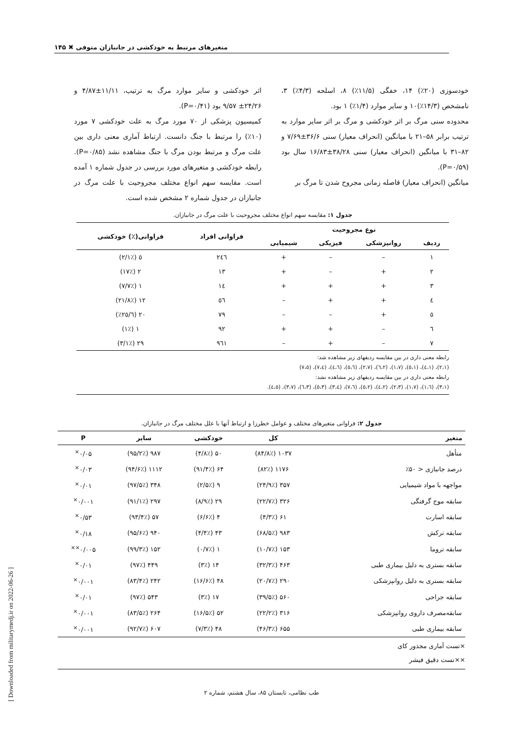متغیرهای مرتبط به خودکشی در جانبازان متوفی ✖ ۱۴۵
خودسوزی (۲۰٪) ۱۴، خفگی (۱۱/۵٪) ۸، اسلحه (۴/۳٪) ۳، نامشخص (۱۴/۳٪)۱۰ و سایر موارد (۱/۴٪) ۱ بود.
محدوده سنی مرگ بر اثر خودکشی و مرگ بر اثر سایر موارد به ترتیب برابر ۵۸–۲۱ با میانگین (انحراف معیار) سنی ۳۶/۶±۷/۶۹ و ۸۲–۳۱ با میانگین (انحراف معیار) سنی ۳۸/۲۸±۱۶/۸۳ سال بود (P=۰/۵۹).
میانگین (انحراف معیار) فاصله زمانی مجروح شدن تا مرگ بر
اثر خودکشی و سایر موارد مرگ به ترتیب، ۱۱/۱۱±۴/۸۷ و ۲۴/۲۶± ۹/۵۷ بود (P=۰/۴۱).
کمیسیون پزشکی از ۷۰ مورد مرگ به علت خودکشی ۷ مورد (۱۰٪) را مرتبط با جنگ دانست. ارتباط آماری معنی داری بین علت مرگ و مرتبط بودن مرگ با جنگ مشاهده نشد (P=۰/۸۵). رابطه خودکشی و متغیرهای مورد بررسی در جدول شماره ۱ آمده است. مقایسه سهم انواع مختلف مجروحیت با علت مرگ در جانبازان در جدول شماره ۲ مشخص شده است.
جدول ۱: مقایسه سهم انواع مختلف مجروحیت با علت مرگ در جانبازان.
| نوع مجروحیت | | | | فراوانی افراد | فراوانی(٪) خودکشی |
| --- | --- | --- | --- | --- | --- |
| ردیف | روانپزشکی | فیزیکی | شیمیایی | | |
| ۱ | – | – | + | ۲٤٦ | ٥ (۲/۱٪) |
| ۲ | + | – | + | ۱۳ | ۲ (۱۷٪) |
| ۳ | + | + | + | ۱٤ | ۱ (۷/۷٪) |
| ٤ | + | + | – | ٥٦ | ۱۲ (۲۱/۸٪) |
| ٥ | + | – | – | ۷۹ | ۲۰ (۲٥/٦٪) |
| ٦ | – | + | + | ۹۲ | ۱ (۱٪) |
| ۷ | – | + | – | ۹٦۱ | ۲۹ (۳/۱٪) |
رابطه معنی داری در بین مقایسه ردیفهای زیر مشاهده شد:
(۲،۱)، (۱،٤)، (۱،٥)، (۱،۷)، (۲،٦)، (۲،۷)، (٥،٦)، (٤،٦)، (٤،۷)، (٥،۷)
رابطه معنی داری در بین مقایسه ردیفهای زیر مشاهده نشد:
(۳،۱)، (٦،۱)، (۱،۷)، (۲،۳)، (۲،٤)، (۲،٥)، (٦،۷)، (٤،۳)، (۳،٥)، (۳،٦)، (۳،۷)، (٤،٥).
جدول ۲: فراوانی متغیرهای مختلف و عوامل خطرزا و ارتباط آنها با علل مختلف مرگ در جانبازان.
| متغیر | کل | خودکشی | سایر | P |
| --- | --- | --- | --- | --- |
| متأهل | ۱۰۳۷ (۸۴/۸٪) | ۵۰ (۴/۸٪) | ۹۸۷ (۹۵/۲٪) | ۰/۰۵<sup>×</sup> |
| درصد جانبازی < ۵۰٪ | ۱۱۷۶ (۸۲٪) | ۶۴ (۹۱/۴٪) | ۱۱۱۲ (۹۴/۶٪) | ۰/۰۳<sup>×</sup> |
| مواجهه با مواد شیمیایی | ۳۵۷ (۲۴/۹٪) | ۹ (۲/۵٪) | ۳۴۸ (۹۷/۵٪) | ۰/۰۱<sup>×</sup> |
| سابقه موج گرفتگی | ۳۲۶ (۲۲/۷٪) | ۲۹ (۸/۹٪) | ۲۹۷ (۹۱/۱٪) | ۰/۰۰۱<sup>×</sup> |
| سابقه اسارت | ۶۱ (۴/۳٪) | ۴ (۶/۶٪) | ۵۷ (۹۳/۴٪) | ۰/۵۳<sup>×</sup> |
| سابقه ترکش | ۹۸۳ (۶۸/۵٪) | ۴۳ (۴/۴٪) | ۹۴۰ (۹۵/۶٪) | ۰/۱۸<sup>×</sup> |
| سابقه تروما | ۱۵۳ (۱۰/۷٪) | ۱ (۰/۷٪) | ۱۵۲ (۹۹/۳٪) | ۰/۰۰۵<sup>××</sup> |
| سابقه بستری به دلیل بیماری طبی | ۴۶۳ (۳۲/۳٪) | ۱۴ (۳٪) | ۴۴۹ (۹۷٪) | ۰/۰۱<sup>×</sup> |
| سابقه بستری به دلیل روانپزشکی | ۲۹۰ (۲۰/۷٪) | ۴۸ (۱۶/۶٪) | ۲۴۲ (۸۳/۴٪) | ۰/۰۰۱<sup>×</sup> |
| سابقه جراحی | ۵۶۰ (۳۹/۵٪) | ۱۷ (۳٪) | ۵۴۳ (۹۷٪) | ۰/۰۱<sup>×</sup> |
| سابقه‌مصرف داروی روانپزشکی | ۳۱۶ (۲۲/۲٪) | ۵۲ (۱۶/۵٪) | ۲۶۴ (۸۳/۵٪) | ۰/۰۰۱<sup>×</sup> |
| سابقه بیماری طبی | ۶۵۵ (۴۶/۳٪) | ۴۸ (۷/۳٪) | ۶۰۷ (۹۲/۷٪) | ۰/۰۰۱<sup>×</sup> |
×تست آماری مجذور کای
××تست دقیق فیشر
طب نظامی، تابستان ۸۵، سال هشتم، شماره ۲
[ Downloaded from militarymedj.ir on 2022-06-26 ]